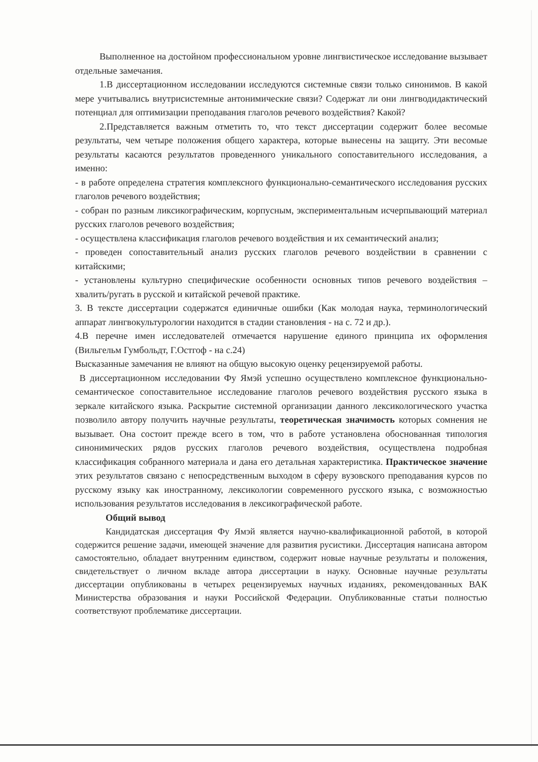Выполненное на достойном профессиональном уровне лингвистическое исследование вызывает отдельные замечания.
1.В диссертационном исследовании исследуются системные связи только синонимов. В какой мере учитывались внутрисистемные антонимические связи? Содержат ли они лингводидактический потенциал для оптимизации преподавания глаголов речевого воздействия? Какой?
2.Представляется важным отметить то, что текст диссертации содержит более весомые результаты, чем четыре положения общего характера, которые вынесены на защиту. Эти весомые результаты касаются результатов проведенного уникального сопоставительного исследования, а именно:
- в работе определена стратегия комплексного функционально-семантического исследования русских глаголов речевого воздействия;
- собран по разным ликсикографическим, корпусным, экспериментальным исчерпывающий материал русских глаголов речевого воздействия;
- осуществлена классификация глаголов речевого воздействия и их семантический анализ;
- проведен сопоставительный анализ русских глаголов речевого воздействии в сравнении с китайскими;
- установлены культурно специфические особенности основных типов речевого воздействия – хвалить/ругать в русской и китайской речевой практике.
3. В тексте диссертации содержатся единичные ошибки (Как молодая наука, терминологический аппарат лингвокультурологии находится в стадии становления - на с. 72 и др.).
4.В перечне имен исследователей отмечается нарушение единого принципа их оформления (Вильгельм Гумбольдт, Г.Остгоф - на с.24)
Высказанные замечания не влияют на общую высокую оценку рецензируемой работы.
В диссертационном исследовании Фу Ямэй успешно осуществлено комплексное функционально-семантическое сопоставительное исследование глаголов речевого воздействия русского языка в зеркале китайского языка. Раскрытие системной организации данного лексикологического участка позволило автору получить научные результаты, теоретическая значимость которых сомнения не вызывает. Она состоит прежде всего в том, что в работе установлена обоснованная типология синонимических рядов русских глаголов речевого воздействия, осуществлена подробная классификация собранного материала и дана его детальная характеристика. Практическое значение этих результатов связано с непосредственным выходом в сферу вузовского преподавания курсов по русскому языку как иностранному, лексикологии современного русского языка, с возможностью использования результатов исследования в лексикографической работе.
Общий вывод
Кандидатская диссертация Фу Ямэй является научно-квалификационной работой, в которой содержится решение задачи, имеющей значение для развития русистики. Диссертация написана автором самостоятельно, обладает внутренним единством, содержит новые научные результаты и положения, свидетельствует о личном вкладе автора диссертации в науку. Основные научные результаты диссертации опубликованы в четырех рецензируемых научных изданиях, рекомендованных ВАК Министерства образования и науки Российской Федерации. Опубликованные статьи полностью соответствуют проблематике диссертации.